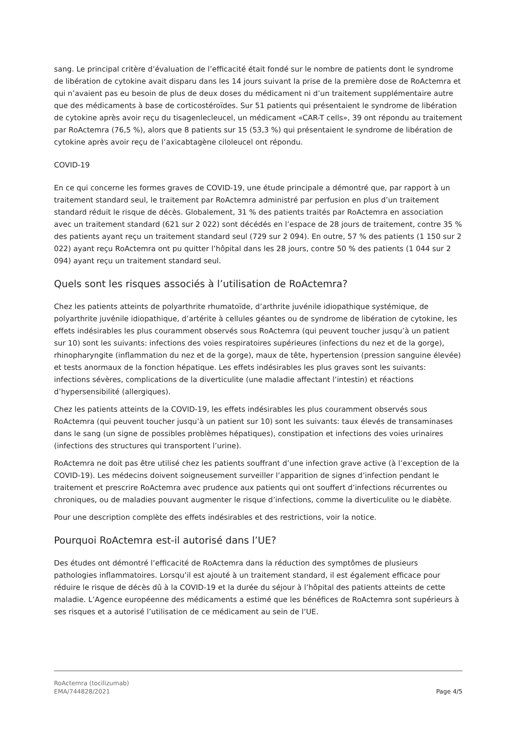sang. Le principal critère d’évaluation de l’efficacité était fondé sur le nombre de patients dont le syndrome de libération de cytokine avait disparu dans les 14 jours suivant la prise de la première dose de RoActemra et qui n’avaient pas eu besoin de plus de deux doses du médicament ni d’un traitement supplémentaire autre que des médicaments à base de corticostéroïdes. Sur 51 patients qui présentaient le syndrome de libération de cytokine après avoir reçu du tisagenlecleucel, un médicament «CAR-T cells», 39 ont répondu au traitement par RoActemra (76,5 %), alors que 8 patients sur 15 (53,3 %) qui présentaient le syndrome de libération de cytokine après avoir reçu de l’axicabtagène ciloleucel ont répondu.
COVID-19
En ce qui concerne les formes graves de COVID-19, une étude principale a démontré que, par rapport à un traitement standard seul, le traitement par RoActemra administré par perfusion en plus d’un traitement standard réduit le risque de décès. Globalement, 31 % des patients traités par RoActemra en association avec un traitement standard (621 sur 2 022) sont décédés en l’espace de 28 jours de traitement, contre 35 % des patients ayant reçu un traitement standard seul (729 sur 2 094). En outre, 57 % des patients (1 150 sur 2 022) ayant reçu RoActemra ont pu quitter l’hôpital dans les 28 jours, contre 50 % des patients (1 044 sur 2 094) ayant reçu un traitement standard seul.
Quels sont les risques associés à l’utilisation de RoActemra?
Chez les patients atteints de polyarthrite rhumatoïde, d’arthrite juvénile idiopathique systémique, de polyarthrite juvénile idiopathique, d’artérite à cellules géantes ou de syndrome de libération de cytokine, les effets indésirables les plus couramment observés sous RoActemra (qui peuvent toucher jusqu’à un patient sur 10) sont les suivants: infections des voies respiratoires supérieures (infections du nez et de la gorge), rhinopharyngite (inflammation du nez et de la gorge), maux de tête, hypertension (pression sanguine élevée) et tests anormaux de la fonction hépatique. Les effets indésirables les plus graves sont les suivants: infections sévères, complications de la diverticulite (une maladie affectant l’intestin) et réactions d’hypersensibilité (allergiques).
Chez les patients atteints de la COVID-19, les effets indésirables les plus couramment observés sous RoActemra (qui peuvent toucher jusqu’à un patient sur 10) sont les suivants: taux élevés de transaminases dans le sang (un signe de possibles problèmes hépatiques), constipation et infections des voies urinaires (infections des structures qui transportent l’urine).
RoActemra ne doit pas être utilisé chez les patients souffrant d’une infection grave active (à l’exception de la COVID-19). Les médecins doivent soigneusement surveiller l’apparition de signes d’infection pendant le traitement et prescrire RoActemra avec prudence aux patients qui ont souffert d’infections récurrentes ou chroniques, ou de maladies pouvant augmenter le risque d’infections, comme la diverticulite ou le diabète.
Pour une description complète des effets indésirables et des restrictions, voir la notice.
Pourquoi RoActemra est-il autorisé dans l’UE?
Des études ont démontré l’efficacité de RoActemra dans la réduction des symptômes de plusieurs pathologies inflammatoires. Lorsqu’il est ajouté à un traitement standard, il est également efficace pour réduire le risque de décès dû à la COVID-19 et la durée du séjour à l’hôpital des patients atteints de cette maladie. L’Agence européenne des médicaments a estimé que les bénéfices de RoActemra sont supérieurs à ses risques et a autorisé l’utilisation de ce médicament au sein de l’UE.
RoActemra (tocilizumab)
EMA/744828/2021 Page 4/5